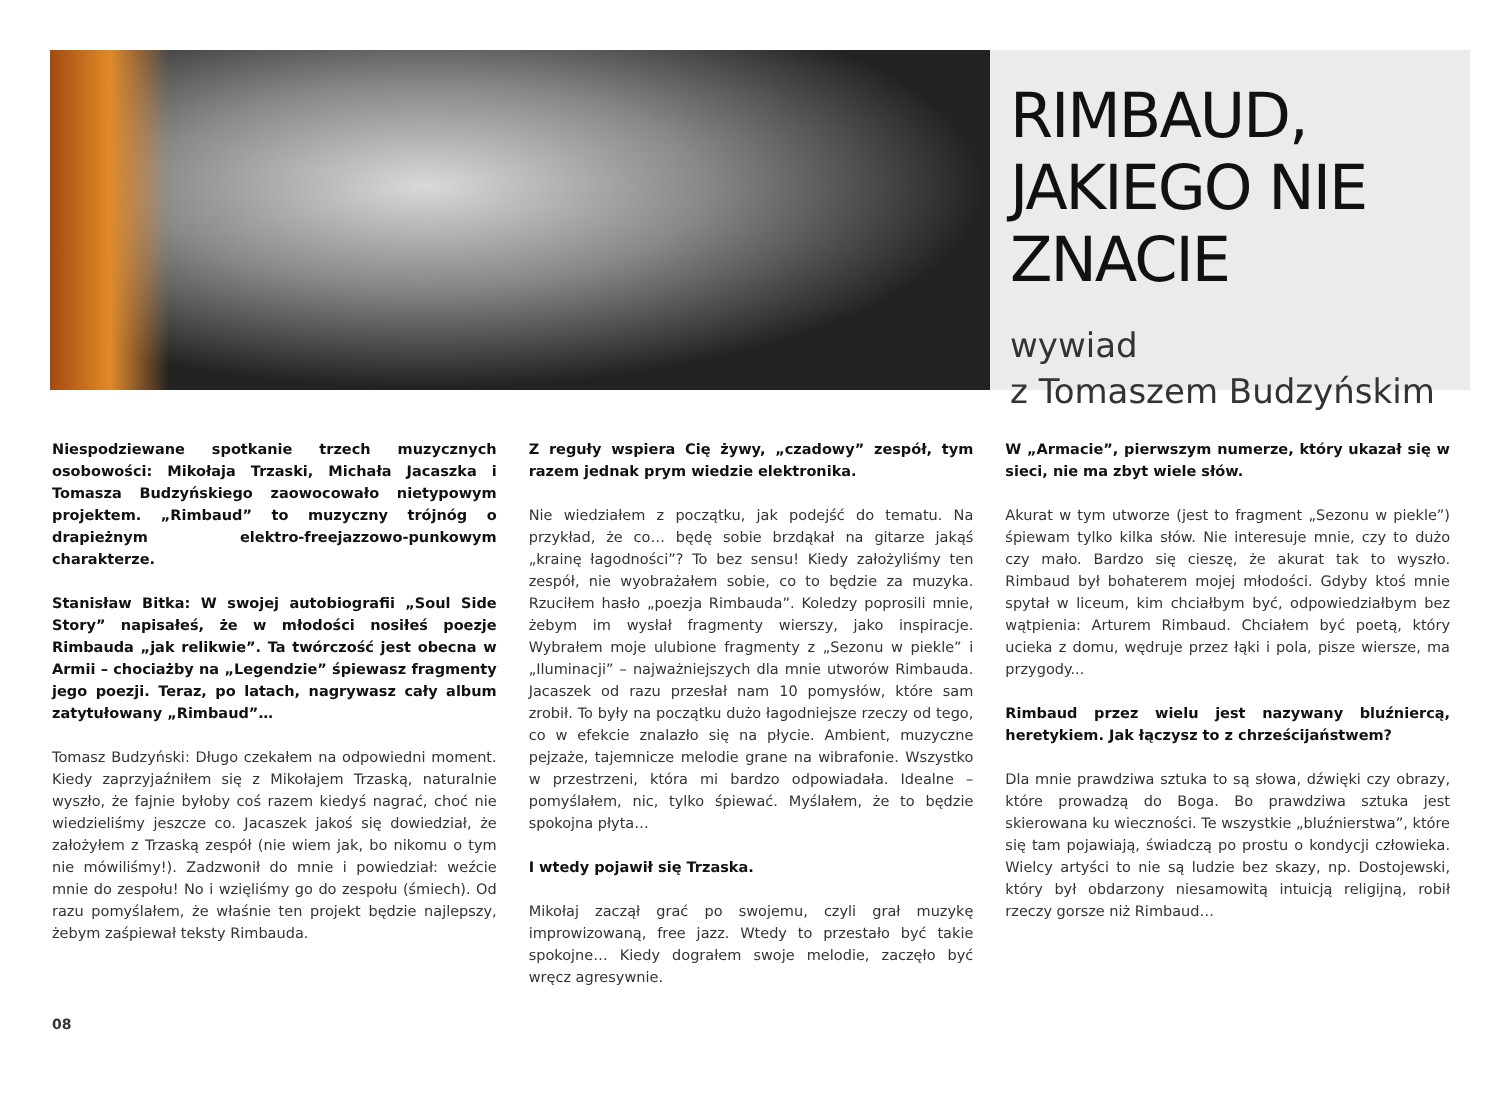RIMBAUD, JAKIEGO NIE ZNACIE
wywiad
z Tomaszem Budzyńskim
Niespodziewane spotkanie trzech muzycznych osobowości: Mikołaja Trzaski, Michała Jacaszka i Tomasza Budzyńskiego zaowocowało nietypowym projektem. „Rimbaud” to muzyczny trójnóg o drapieżnym elektro-freejazzowo-punkowym charakterze.
Stanisław Bitka: W swojej autobiografii „Soul Side Story” napisałeś, że w młodości nosiłeś poezje Rimbauda „jak relikwie”. Ta twórczość jest obecna w Armii – chociażby na „Legendzie” śpiewasz fragmenty jego poezji. Teraz, po latach, nagrywasz cały album zatytułowany „Rimbaud”…
Tomasz Budzyński: Długo czekałem na odpowiedni moment. Kiedy zaprzyjaźniłem się z Mikołajem Trzaską, naturalnie wyszło, że fajnie byłoby coś razem kiedyś nagrać, choć nie wiedzieliśmy jeszcze co. Jacaszek jakoś się dowiedział, że założyłem z Trzaską zespół (nie wiem jak, bo nikomu o tym nie mówiliśmy!). Zadzwonił do mnie i powiedział: weźcie mnie do zespołu! No i wzięliśmy go do zespołu (śmiech). Od razu pomyślałem, że właśnie ten projekt będzie najlepszy, żebym zaśpiewał teksty Rimbauda.
Z reguły wspiera Cię żywy, „czadowy” zespół, tym razem jednak prym wiedzie elektronika.
Nie wiedziałem z początku, jak podejść do tematu. Na przykład, że co… będę sobie brzdąkał na gitarze jakąś „krainę łagodności”? To bez sensu! Kiedy założyliśmy ten zespół, nie wyobrażałem sobie, co to będzie za muzyka. Rzuciłem hasło „poezja Rimbauda”. Koledzy poprosili mnie, żebym im wysłał fragmenty wierszy, jako inspiracje. Wybrałem moje ulubione fragmenty z „Sezonu w piekle” i „Iluminacji” – najważniejszych dla mnie utworów Rimbauda. Jacaszek od razu przesłał nam 10 pomysłów, które sam zrobił. To były na początku dużo łagodniejsze rzeczy od tego, co w efekcie znalazło się na płycie. Ambient, muzyczne pejzaże, tajemnicze melodie grane na wibrafonie. Wszystko w przestrzeni, która mi bardzo odpowiadała. Idealne – pomyślałem, nic, tylko śpiewać. Myślałem, że to będzie spokojna płyta…
I wtedy pojawił się Trzaska.
Mikołaj zaczął grać po swojemu, czyli grał muzykę improwizowaną, free jazz. Wtedy to przestało być takie spokojne… Kiedy dograłem swoje melodie, zaczęło być wręcz agresywnie.
W „Armacie”, pierwszym numerze, który ukazał się w sieci, nie ma zbyt wiele słów.
Akurat w tym utworze (jest to fragment „Sezonu w piekle”) śpiewam tylko kilka słów. Nie interesuje mnie, czy to dużo czy mało. Bardzo się cieszę, że akurat tak to wyszło. Rimbaud był bohaterem mojej młodości. Gdyby ktoś mnie spytał w liceum, kim chciałbym być, odpowiedziałbym bez wątpienia: Arturem Rimbaud. Chciałem być poetą, który ucieka z domu, wędruje przez łąki i pola, pisze wiersze, ma przygody...
Rimbaud przez wielu jest nazywany bluźniercą, heretykiem. Jak łączysz to z chrześcijaństwem?
Dla mnie prawdziwa sztuka to są słowa, dźwięki czy obrazy, które prowadzą do Boga. Bo prawdziwa sztuka jest skierowana ku wieczności. Te wszystkie „bluźnierstwa”, które się tam pojawiają, świadczą po prostu o kondycji człowieka. Wielcy artyści to nie są ludzie bez skazy, np. Dostojewski, który był obdarzony niesamowitą intuicją religijną, robił rzeczy gorsze niż Rimbaud…
08